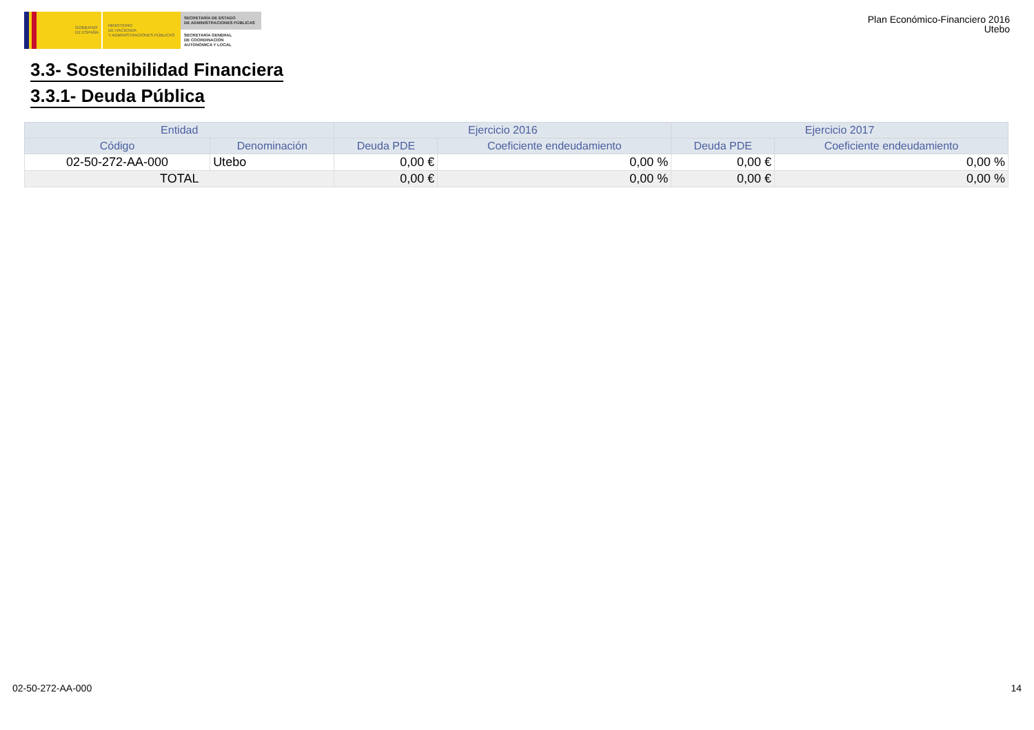GOBIERNO
DE ESPAÑA
MINISTERIO
DE HACIENDA
Y ADMINISTRACIONES PÚBLICAS
SECRETARÍA DE ESTADO
DE ADMINISTRACIONES PÚBLICAS
SECRETARÍA GENERAL
DE COORDINACIÓN
AUTONÓMICA Y LOCAL
Plan Económico-Financiero 2016
Utebo
3.3- Sostenibilidad Financiera
3.3.1- Deuda Pública
| Entidad | | Ejercicio 2016 | | Ejercicio 2017 | |
| --- | --- | --- | --- | --- | --- |
| Código | Denominación | Deuda PDE | Coeficiente endeudamiento | Deuda PDE | Coeficiente endeudamiento |
| 02-50-272-AA-000 | Utebo | 0,00 € | 0,00 % | 0,00 € | 0,00 % |
| TOTAL | | 0,00 € | 0,00 % | 0,00 € | 0,00 % |
02-50-272-AA-000 14